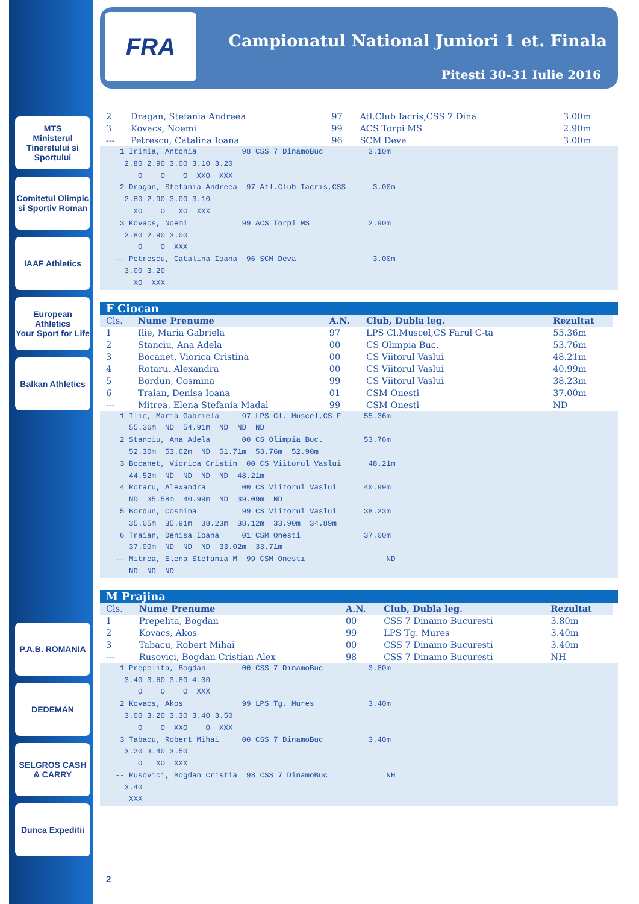MTS
Ministerul Tineretului si Sportului
Comitetul Olimpic si Sportiv Roman
IAAF Athletics
European Athletics
Your Sport for Life
Balkan Athletics
P.A.B. ROMANIA
DEDEMAN
SELGROS CASH & CARRY
Dunca Expeditii
FRA
Campionatul National Juniori 1 et. Finala
Pitesti 30-31 Iulie 2016
| 2 | Dragan, Stefania Andreea | 97 | Atl.Club Iacris,CSS 7 Dina | 3.00m |
| 3 | Kovacs, Noemi | 99 | ACS Torpi MS | 2.90m |
| --- | Petrescu, Catalina Ioana | 96 | SCM Deva | 3.00m |
  1 Irimia, Antonia          98 CSS 7 DinamoBuc          3.10m
   2.80 2.90 3.00 3.10 3.20
      O    O    O  XXO  XXX
  2 Dragan, Stefania Andreea  97 Atl.Club Iacris,CSS      3.00m
   2.80 2.90 3.00 3.10
     XO    O   XO  XXX
  3 Kovacs, Noemi            99 ACS Torpi MS             2.90m
   2.80 2.90 3.00
      O    O  XXX
 -- Petrescu, Catalina Ioana  96 SCM Deva                 3.00m
   3.00 3.20
     XO  XXX
F Ciocan
| Cls. | Nume Prenume | A.N. | Club, Dubla leg. | Rezultat |
| --- | --- | --- | --- | --- |
| 1 | Ilie, Maria Gabriela | 97 | LPS Cl.Muscel,CS Farul C-ta | 55.36m |
| 2 | Stanciu, Ana Adela | 00 | CS Olimpia Buc. | 53.76m |
| 3 | Bocanet, Viorica Cristina | 00 | CS Viitorul Vaslui | 48.21m |
| 4 | Rotaru, Alexandra | 00 | CS Viitorul Vaslui | 40.99m |
| 5 | Bordun, Cosmina | 99 | CS Viitorul Vaslui | 38.23m |
| 6 | Traian, Denisa Ioana | 01 | CSM Onesti | 37.00m |
| --- | Mitrea, Elena Stefania Madal | 99 | CSM Onesti | ND |
  1 Ilie, Maria Gabriela     97 LPS Cl. Muscel,CS F     55.36m
    55.36m  ND  54.91m  ND  ND  ND
  2 Stanciu, Ana Adela       00 CS Olimpia Buc.         53.76m
    52.30m  53.62m  ND  51.71m  53.76m  52.90m
  3 Bocanet, Viorica Cristin  00 CS Viitorul Vaslui      48.21m
    44.52m  ND  ND  ND  ND  48.21m
  4 Rotaru, Alexandra        00 CS Viitorul Vaslui      40.99m
    ND  35.58m  40.99m  ND  39.09m  ND
  5 Bordun, Cosmina          99 CS Viitorul Vaslui      38.23m
    35.05m  35.91m  38.23m  38.12m  33.90m  34.89m
  6 Traian, Denisa Ioana     01 CSM Onesti              37.00m
    37.00m  ND  ND  ND  33.02m  33.71m
 -- Mitrea, Elena Stefania M  99 CSM Onesti                  ND
    ND  ND  ND
M Prajina
| Cls. | Nume Prenume | A.N. | Club, Dubla leg. | Rezultat |
| --- | --- | --- | --- | --- |
| 1 | Prepelita, Bogdan | 00 | CSS 7 Dinamo Bucuresti | 3.80m |
| 2 | Kovacs, Akos | 99 | LPS Tg. Mures | 3.40m |
| 3 | Tabacu, Robert Mihai | 00 | CSS 7 Dinamo Bucuresti | 3.40m |
| --- | Rusovici, Bogdan Cristian Alex | 98 | CSS 7 Dinamo Bucuresti | NH |
  1 Prepelita, Bogdan        00 CSS 7 DinamoBuc          3.80m
   3.40 3.60 3.80 4.00
      O    O    O  XXX
  2 Kovacs, Akos             99 LPS Tg. Mures            3.40m
   3.00 3.20 3.30 3.40 3.50
      O    O  XXO    O  XXX
  3 Tabacu, Robert Mihai     00 CSS 7 DinamoBuc          3.40m
   3.20 3.40 3.50
      O   XO  XXX
 -- Rusovici, Bogdan Cristia  98 CSS 7 DinamoBuc             NH
   3.40
    XXX
2